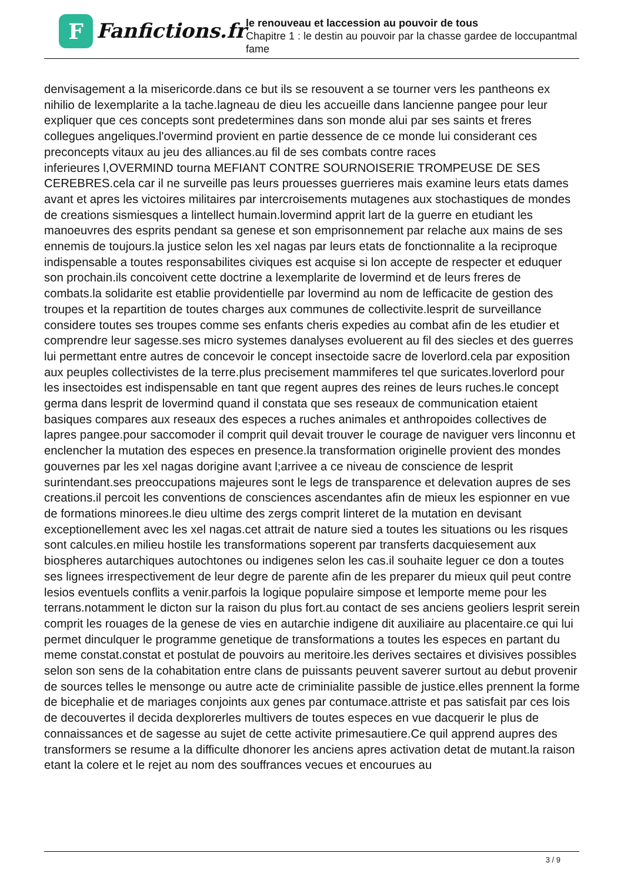F
Fanfictions.fr
le renouveau et laccession au pouvoir de tous
Chapitre 1 : le destin au pouvoir par la chasse gardee de loccupantmal fame
denvisagement a la misericorde.dans ce but ils se resouvent a se tourner vers les pantheons ex nihilio de lexemplarite a la tache.lagneau de dieu les accueille dans lancienne pangee pour leur expliquer que ces concepts sont predetermines dans son monde alui par ses saints et freres collegues angeliques.l'overmind provient en partie dessence de ce monde lui considerant ces preconcepts vitaux au jeu des alliances.au fil de ses combats contre races
inferieures l,OVERMIND tourna MEFIANT CONTRE SOURNOISERIE TROMPEUSE DE SES CEREBRES.cela car il ne surveille pas leurs prouesses guerrieres mais examine leurs etats dames avant et apres les victoires militaires par intercroisements mutagenes aux stochastiques de mondes de creations sismiesques a lintellect humain.lovermind apprit lart de la guerre en etudiant les manoeuvres des esprits pendant sa genese et son emprisonnement par relache aux mains de ses ennemis de toujours.la justice selon les xel nagas par leurs etats de fonctionnalite a la reciproque indispensable a toutes responsabilites civiques est acquise si lon accepte de respecter et eduquer son prochain.ils concoivent cette doctrine a lexemplarite de lovermind et de leurs freres de combats.la solidarite est etablie providentielle par lovermind au nom de lefficacite de gestion des troupes et la repartition de toutes charges aux communes de collectivite.lesprit de surveillance considere toutes ses troupes comme ses enfants cheris expedies au combat afin de les etudier et comprendre leur sagesse.ses micro systemes danalyses evoluerent au fil des siecles et des guerres lui permettant entre autres de concevoir le concept insectoide sacre de loverlord.cela par exposition aux peuples collectivistes de la terre.plus precisement mammiferes tel que suricates.loverlord pour les insectoides est indispensable en tant que regent aupres des reines de leurs ruches.le concept germa dans lesprit de lovermind quand il constata que ses reseaux de communication etaient basiques compares aux reseaux des especes a ruches animales et anthropoides collectives de lapres pangee.pour saccomoder il comprit quil devait trouver le courage de naviguer vers linconnu et enclencher la mutation des especes en presence.la transformation originelle provient des mondes gouvernes par les xel nagas dorigine avant l;arrivee a ce niveau de conscience de lesprit surintendant.ses preoccupations majeures sont le legs de transparence et delevation aupres de ses creations.il percoit les conventions de consciences ascendantes afin de mieux les espionner en vue de formations minorees.le dieu ultime des zergs comprit linteret de la mutation en devisant exceptionellement avec les xel nagas.cet attrait de nature sied a toutes les situations ou les risques sont calcules.en milieu hostile les transformations soperent par transferts dacquiesement aux biospheres autarchiques autochtones ou indigenes selon les cas.il souhaite leguer ce don a toutes ses lignees irrespectivement de leur degre de parente afin de les preparer du mieux quil peut contre lesios eventuels conflits a venir.parfois la logique populaire simpose et lemporte meme pour les terrans.notamment le dicton sur la raison du plus fort.au contact de ses anciens geoliers lesprit serein comprit les rouages de la genese de vies en autarchie indigene dit auxiliaire au placentaire.ce qui lui permet dinculquer le programme genetique de transformations a toutes les especes en partant du meme constat.constat et postulat de pouvoirs au meritoire.les derives sectaires et divisives possibles selon son sens de la cohabitation entre clans de puissants peuvent saverer surtout au debut provenir de sources telles le mensonge ou autre acte de criminialite passible de justice.elles prennent la forme de bicephalie et de mariages conjoints aux genes par contumace.attriste et pas satisfait par ces lois de decouvertes il decida dexplorerles multivers de toutes especes en vue dacquerir le plus de connaissances et de sagesse au sujet de cette activite primesautiere.Ce quil apprend aupres des transformers se resume a la difficulte dhonorer les anciens apres activation detat de mutant.la raison etant la colere et le rejet au nom des souffrances vecues et encourues au
3 / 9